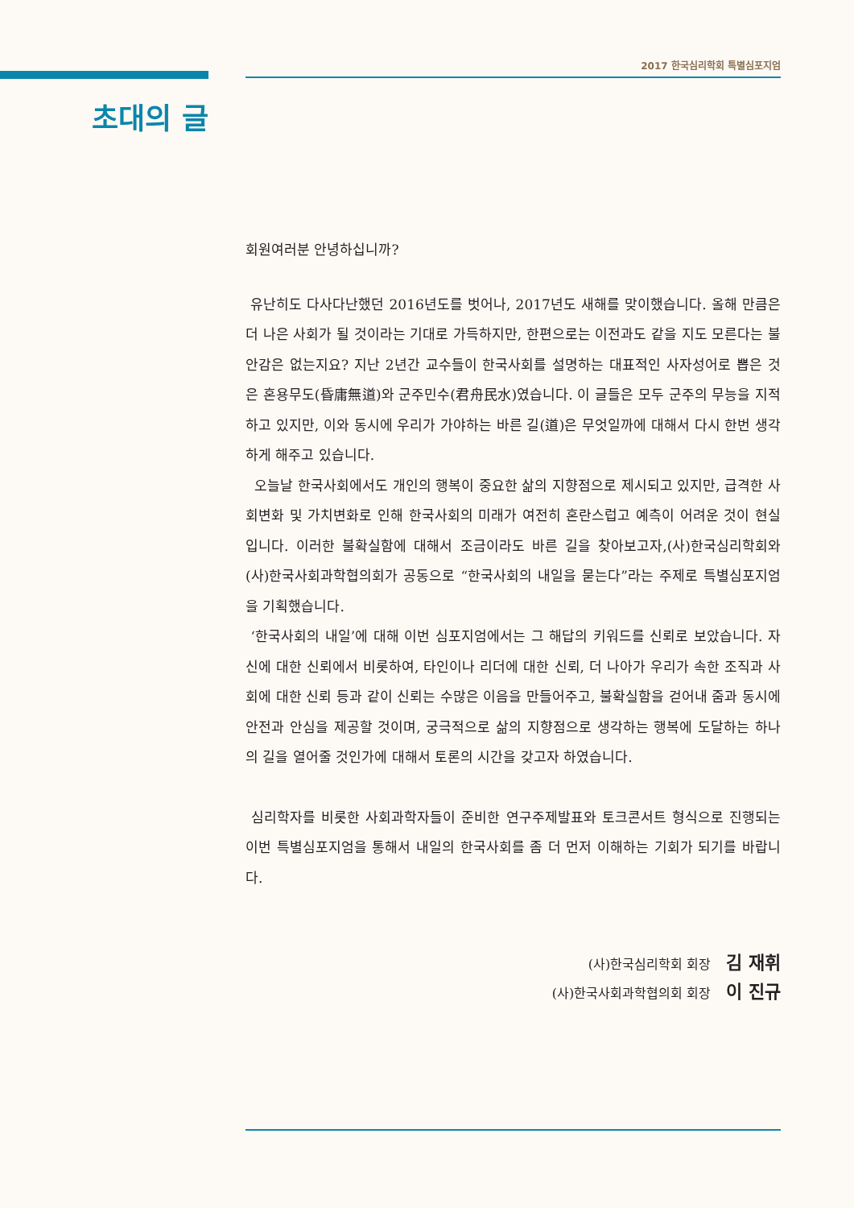2017 한국심리학회 특별심포지엄
초대의 글
회원여러분 안녕하십니까?
유난히도 다사다난했던 2016년도를 벗어나, 2017년도 새해를 맞이했습니다. 올해 만큼은 더 나은 사회가 될 것이라는 기대로 가득하지만, 한편으로는 이전과도 같을 지도 모른다는 불안감은 없는지요? 지난 2년간 교수들이 한국사회를 설명하는 대표적인 사자성어로 뽑은 것은 혼용무도(昏庸無道)와 군주민수(君舟民水)였습니다. 이 글들은 모두 군주의 무능을 지적하고 있지만, 이와 동시에 우리가 가야하는 바른 길(道)은 무엇일까에 대해서 다시 한번 생각하게 해주고 있습니다.
오늘날 한국사회에서도 개인의 행복이 중요한 삶의 지향점으로 제시되고 있지만, 급격한 사회변화 및 가치변화로 인해 한국사회의 미래가 여전히 혼란스럽고 예측이 어려운 것이 현실입니다. 이러한 불확실함에 대해서 조금이라도 바른 길을 찾아보고자,(사)한국심리학회와 (사)한국사회과학협의회가 공동으로 “한국사회의 내일을 묻는다”라는 주제로 특별심포지엄을 기획했습니다.
‘한국사회의 내일’에 대해 이번 심포지엄에서는 그 해답의 키워드를 신뢰로 보았습니다. 자신에 대한 신뢰에서 비롯하여, 타인이나 리더에 대한 신뢰, 더 나아가 우리가 속한 조직과 사회에 대한 신뢰 등과 같이 신뢰는 수많은 이음을 만들어주고, 불확실함을 걷어내 줌과 동시에 안전과 안심을 제공할 것이며, 궁극적으로 삶의 지향점으로 생각하는 행복에 도달하는 하나의 길을 열어줄 것인가에 대해서 토론의 시간을 갖고자 하였습니다.
심리학자를 비롯한 사회과학자들이 준비한 연구주제발표와 토크콘서트 형식으로 진행되는 이번 특별심포지엄을 통해서 내일의 한국사회를 좀 더 먼저 이해하는 기회가 되기를 바랍니다.
(사)한국심리학회 회장 김 재휘
(사)한국사회과학협의회 회장 이 진규